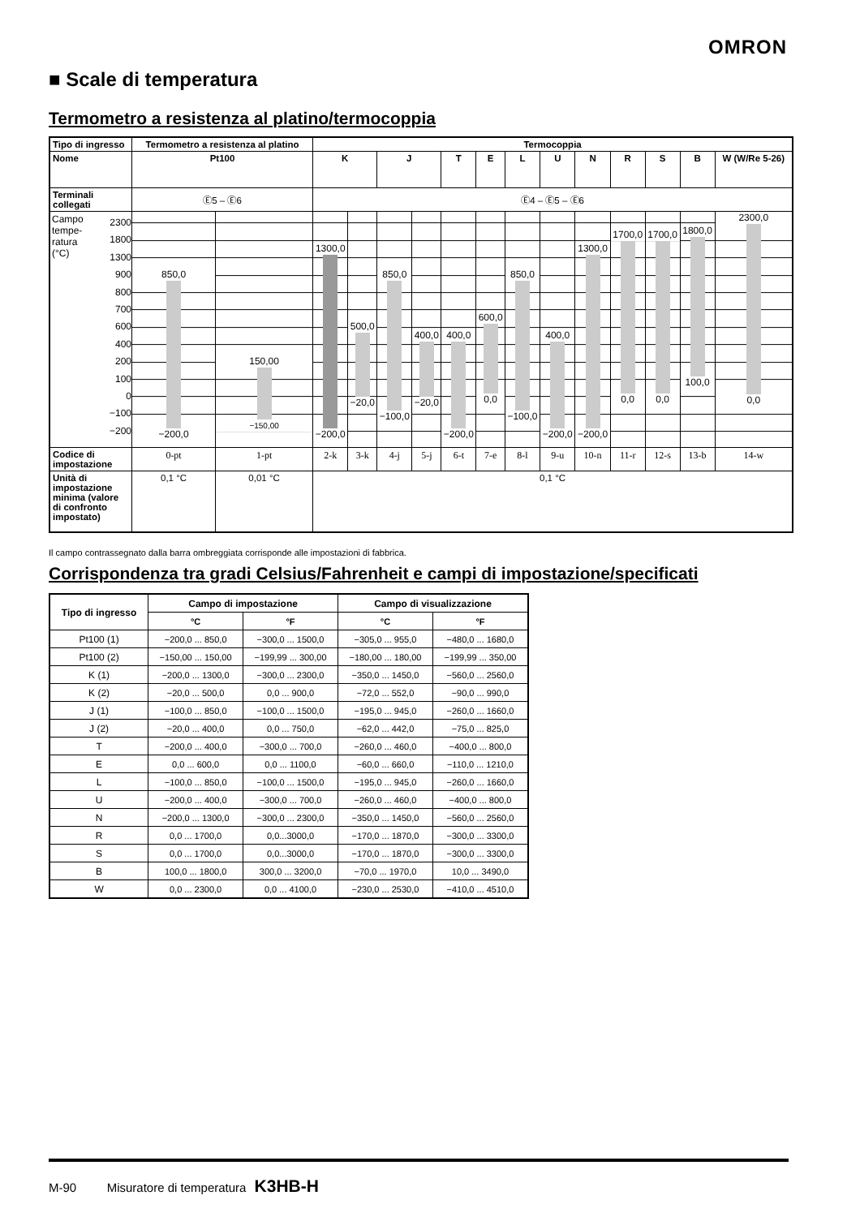OMRON
■ Scale di temperatura
Termometro a resistenza al platino/termocoppia
| Tipo di ingresso | Termometro a resistenza al platino | | Termocoppia | | | | | | | | | | | | |
| --- | --- | --- | --- | --- | --- | --- | --- | --- | --- | --- | --- | --- | --- | --- | --- |
| Nome | Pt100 | | K | | J | | T | E | L | U | N | R | S | B | W (W/Re 5-26) |
| Terminali collegati | Ⓔ5 – Ⓔ6 | | Ⓔ4 – Ⓔ5 – Ⓔ6 | | | | | | | | | | | | |
| Campo tempe- ratura (°C) 2300 1800 1300 900 800 700 600 400 200 100 0 −100 −200 | 850,0 −200,0 | 150,00 −150,00 | 1300,0 −200,0 | 500,0 −20,0 | 850,0 −100,0 | 400,0 −20,0 | 400,0 −200,0 | 600,0 0,0 | 850,0 −100,0 | 400,0 −200,0 | 1300,0 −200,0 | 1700,0 0,0 | 1700,0 0,0 | 1800,0 100,0 | 2300,0 0,0 |
| Codice di impostazione | 0-pt | 1-pt | 2-k | 3-k | 4-j | 5-j | 6-t | 7-e | 8-l | 9-u | 10-n | 11-r | 12-s | 13-b | 14-w |
| Unità di impostazione minima (valore di confronto impostato) | 0,1 °C | 0,01 °C | 0,1 °C | | | | | | | | | | | | |
Il campo contrassegnato dalla barra ombreggiata corrisponde alle impostazioni di fabbrica.
Corrispondenza tra gradi Celsius/Fahrenheit e campi di impostazione/specificati
| Tipo di ingresso | Campo di impostazione | | Campo di visualizzazione | |
| --- | --- | --- | --- | --- |
| | °C | °F | °C | °F |
| Pt100 (1) | −200,0 ... 850,0 | −300,0 ... 1500,0 | −305,0 ... 955,0 | −480,0 ... 1680,0 |
| Pt100 (2) | −150,00 ... 150,00 | −199,99 ... 300,00 | −180,00 ... 180,00 | −199,99 ... 350,00 |
| K (1) | −200,0 ... 1300,0 | −300,0 ... 2300,0 | −350,0 ... 1450,0 | −560,0 ... 2560,0 |
| K (2) | −20,0 ... 500,0 | 0,0 ... 900,0 | −72,0 ... 552,0 | −90,0 ... 990,0 |
| J (1) | −100,0 ... 850,0 | −100,0 ... 1500,0 | −195,0 ... 945,0 | −260,0 ... 1660,0 |
| J (2) | −20,0 ... 400,0 | 0,0 ... 750,0 | −62,0 ... 442,0 | −75,0 ... 825,0 |
| T | −200,0 ... 400,0 | −300,0 ... 700,0 | −260,0 ... 460,0 | −400,0 ... 800,0 |
| E | 0,0 ... 600,0 | 0,0 ... 1100,0 | −60,0 ... 660,0 | −110,0 ... 1210,0 |
| L | −100,0 ... 850,0 | −100,0 ... 1500,0 | −195,0 ... 945,0 | −260,0 ... 1660,0 |
| U | −200,0 ... 400,0 | −300,0 ... 700,0 | −260,0 ... 460,0 | −400,0 ... 800,0 |
| N | −200,0 ... 1300,0 | −300,0 ... 2300,0 | −350,0 ... 1450,0 | −560,0 ... 2560,0 |
| R | 0,0 ... 1700,0 | 0,0...3000,0 | −170,0 ... 1870,0 | −300,0 ... 3300,0 |
| S | 0,0 ... 1700,0 | 0,0...3000,0 | −170,0 ... 1870,0 | −300,0 ... 3300,0 |
| B | 100,0 ... 1800,0 | 300,0 ... 3200,0 | −70,0 ... 1970,0 | 10,0 ... 3490,0 |
| W | 0,0 ... 2300,0 | 0,0 ... 4100,0 | −230,0 ... 2530,0 | −410,0 ... 4510,0 |
M-90 Misuratore di temperatura K3HB-H